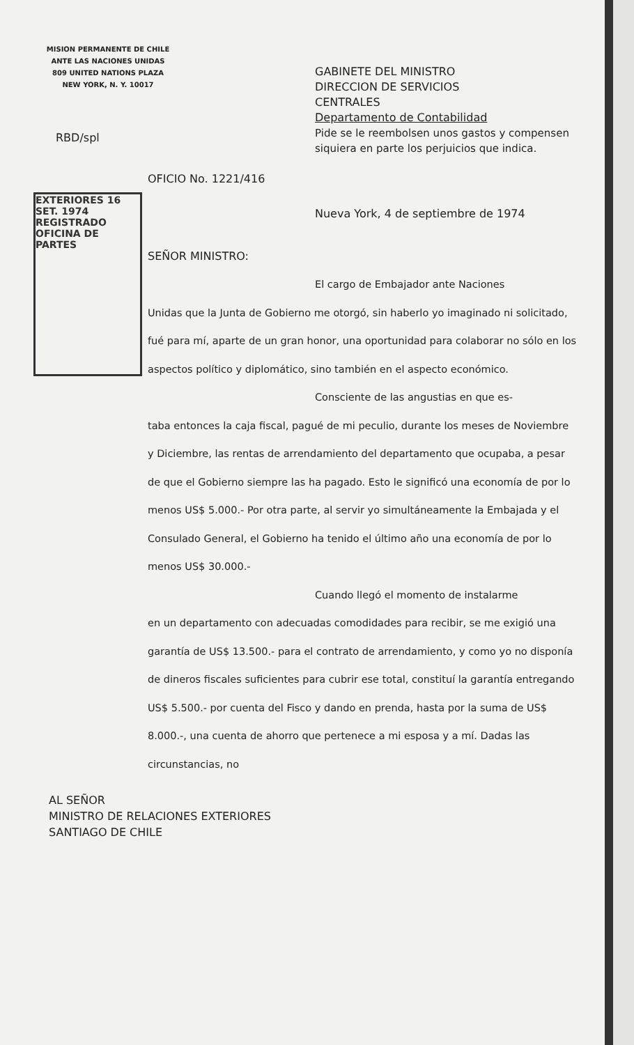MISION PERMANENTE DE CHILE
ANTE LAS NACIONES UNIDAS
809 UNITED NATIONS PLAZA
NEW YORK, N. Y. 10017
EXTERIORES 16 SET. 1974 REGISTRADO OFICINA DE PARTES
GABINETE DEL MINISTRO
DIRECCION DE SERVICIOS
CENTRALES
Departamento de Contabilidad
Pide se le reembolsen unos gastos y compensen siquiera en parte los perjuicios que indica.
RBD/spl
OFICIO No. 1221/416
Nueva York, 4 de septiembre de 1974
SEÑOR MINISTRO:
El cargo de Embajador ante Naciones
Unidas que la Junta de Gobierno me otorgó, sin haberlo yo imaginado ni solicitado, fué para mí, aparte de un gran honor, una oportunidad para colaborar no sólo en los aspectos político y diplomático, sino también en el aspecto económico.
Consciente de las angustias en que es-
taba entonces la caja fiscal, pagué de mi peculio, durante los meses de Noviembre y Diciembre, las rentas de arrendamiento del departamento que ocupaba, a pesar de que el Gobierno siempre las ha pagado. Esto le significó una economía de por lo menos US$ 5.000.- Por otra parte, al servir yo simultáneamente la Embajada y el Consulado General, el Gobierno ha tenido el último año una economía de por lo menos US$ 30.000.-
Cuando llegó el momento de instalarme
en un departamento con adecuadas comodidades para recibir, se me exigió una garantía de US$ 13.500.- para el contrato de arrendamiento, y como yo no disponía de dineros fiscales suficientes para cubrir ese total, constituí la garantía entregando US$ 5.500.- por cuenta del Fisco y dando en prenda, hasta por la suma de US$ 8.000.-, una cuenta de ahorro que pertenece a mi esposa y a mí. Dadas las circunstancias, no
AL SEÑOR
MINISTRO DE RELACIONES EXTERIORES
SANTIAGO DE CHILE